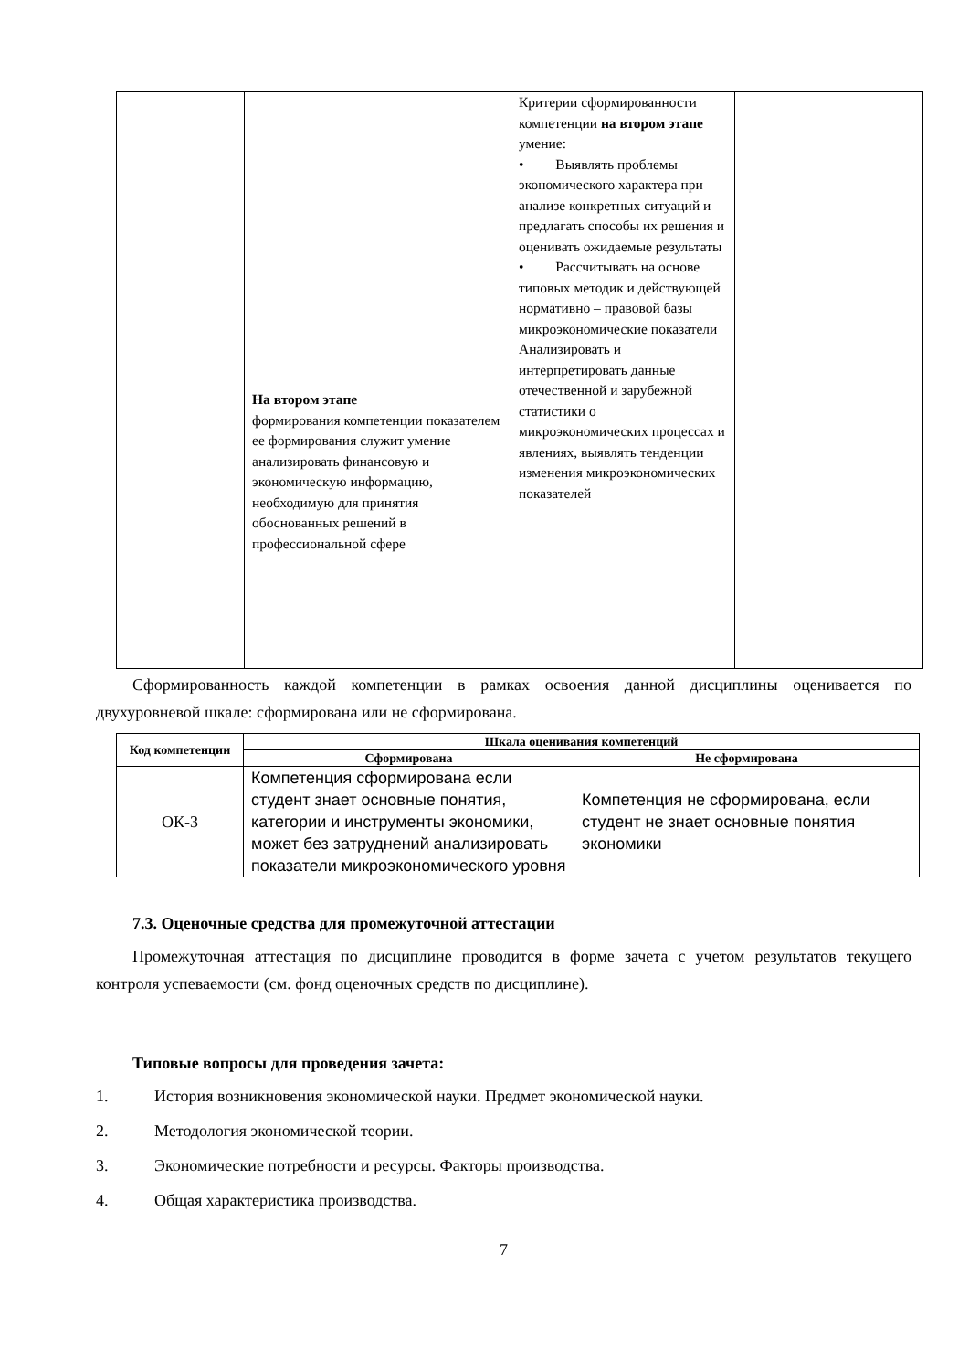| | На втором этапе формирования компетенции показателем ее формирования служит умение анализировать финансовую и экономическую информацию, необходимую для принятия обоснованных решений в профессиональной сфере | Критерии сформированности компетенции на втором этапе умение: • Выявлять проблемы экономического характера при анализе конкретных ситуаций и предлагать способы их решения и оценивать ожидаемые результаты • Рассчитывать на основе типовых методик и действующей нормативно – правовой базы микроэкономические показатели Анализировать и интерпретировать данные отечественной и зарубежной статистики о микроэкономических процессах и явлениях, выявлять тенденции изменения микроэкономических показателей | |
Сформированность каждой компетенции в рамках освоения данной дисциплины оценивается по двухуровневой шкале: сформирована или не сформирована.
| Код компетенции | Шкала оценивания компетенций | |
| --- | --- | --- |
| | Сформирована | Не сформирована |
| ОК-3 | Компетенция сформирована если студент знает основные понятия, категории и инструменты экономики, может без затруднений анализировать показатели микроэкономического уровня | Компетенция не сформирована, если студент не знает основные понятия экономики |
7.3. Оценочные средства для промежуточной аттестации
Промежуточная аттестация по дисциплине проводится в форме зачета с учетом результатов текущего контроля успеваемости (см. фонд оценочных средств по дисциплине).
Типовые вопросы для проведения зачета:
1. История возникновения экономической науки. Предмет экономической науки.
2. Методология экономической теории.
3. Экономические потребности и ресурсы. Факторы производства.
4. Общая характеристика производства.
7